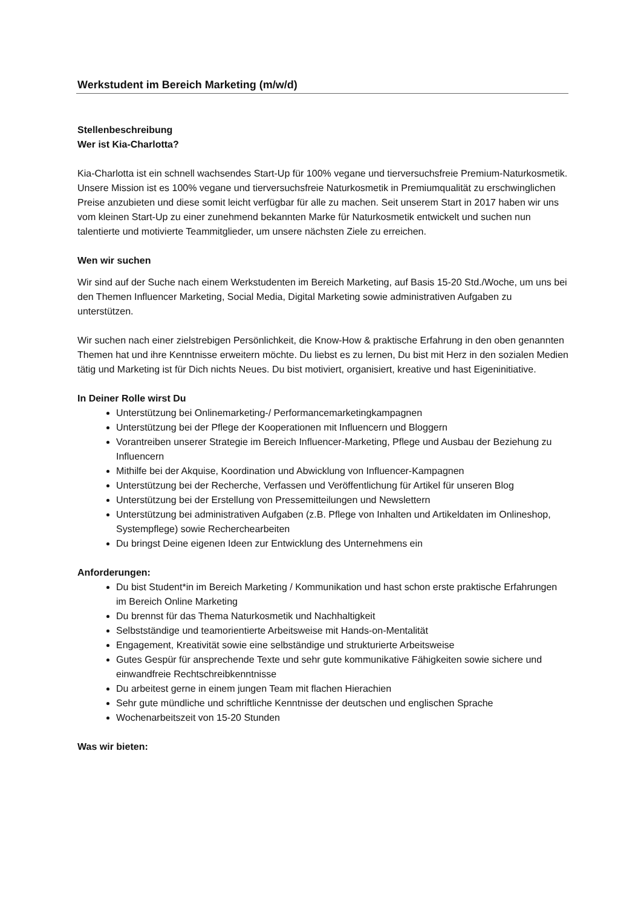Werkstudent im Bereich Marketing (m/w/d)
Stellenbeschreibung
Wer ist Kia-Charlotta?
Kia-Charlotta ist ein schnell wachsendes Start-Up für 100% vegane und tierversuchsfreie Premium-Naturkosmetik. Unsere Mission ist es 100% vegane und tierversuchsfreie Naturkosmetik in Premiumqualität zu erschwinglichen Preise anzubieten und diese somit leicht verfügbar für alle zu machen. Seit unserem Start in 2017 haben wir uns vom kleinen Start-Up zu einer zunehmend bekannten Marke für Naturkosmetik entwickelt und suchen nun talentierte und motivierte Teammitglieder, um unsere nächsten Ziele zu erreichen.
Wen wir suchen
Wir sind auf der Suche nach einem Werkstudenten im Bereich Marketing, auf Basis 15-20 Std./Woche, um uns bei den Themen Influencer Marketing, Social Media, Digital Marketing sowie administrativen Aufgaben zu unterstützen.
Wir suchen nach einer zielstrebigen Persönlichkeit, die Know-How & praktische Erfahrung in den oben genannten Themen hat und ihre Kenntnisse erweitern möchte. Du liebst es zu lernen, Du bist mit Herz in den sozialen Medien tätig und Marketing ist für Dich nichts Neues. Du bist motiviert, organisiert, kreative und hast Eigeninitiative.
In Deiner Rolle wirst Du
Unterstützung bei Onlinemarketing-/ Performancemarketingkampagnen
Unterstützung bei der Pflege der Kooperationen mit Influencern und Bloggern
Vorantreiben unserer Strategie im Bereich Influencer-Marketing, Pflege und Ausbau der Beziehung zu Influencern
Mithilfe bei der Akquise, Koordination und Abwicklung von Influencer-Kampagnen
Unterstützung bei der Recherche, Verfassen und Veröffentlichung für Artikel für unseren Blog
Unterstützung bei der Erstellung von Pressemitteilungen und Newslettern
Unterstützung bei administrativen Aufgaben (z.B. Pflege von Inhalten und Artikeldaten im Onlineshop, Systempflege) sowie Recherchearbeiten
Du bringst Deine eigenen Ideen zur Entwicklung des Unternehmens ein
Anforderungen:
Du bist Student*in im Bereich Marketing / Kommunikation und hast schon erste praktische Erfahrungen im Bereich Online Marketing
Du brennst für das Thema Naturkosmetik und Nachhaltigkeit
Selbstständige und teamorientierte Arbeitsweise mit Hands-on-Mentalität
Engagement, Kreativität sowie eine selbständige und strukturierte Arbeitsweise
Gutes Gespür für ansprechende Texte und sehr gute kommunikative Fähigkeiten sowie sichere und einwandfreie Rechtschreibkenntnisse
Du arbeitest gerne in einem jungen Team mit flachen Hierachien
Sehr gute mündliche und schriftliche Kenntnisse der deutschen und englischen Sprache
Wochenarbeitszeit von 15-20 Stunden
Was wir bieten: